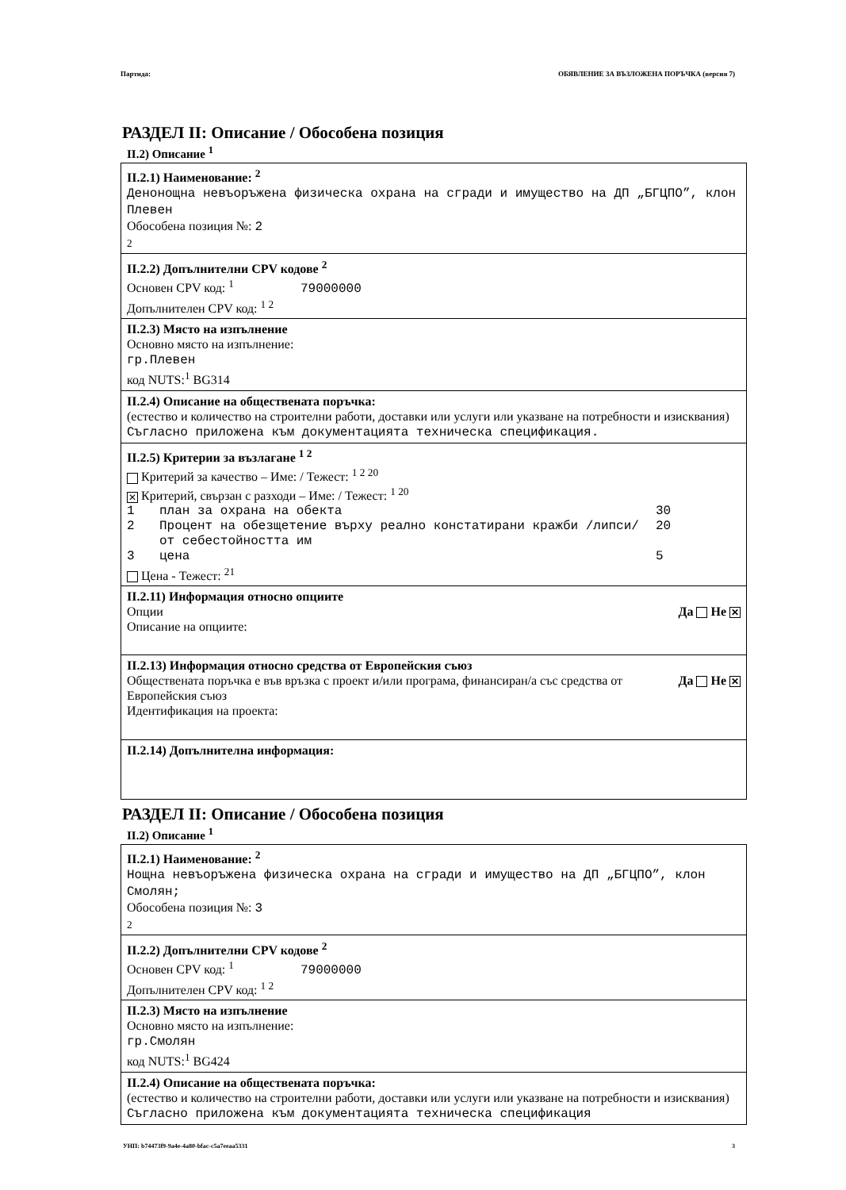Партида: ОБЯВЛЕНИЕ ЗА ВЪЗЛОЖЕНА ПОРЪЧКА (версия 7)
РАЗДЕЛ II: Описание / Обособена позиция
II.2) Описание <sup>1</sup>
II.2.1) Наименование: <sup>2</sup>
Денонощна невъоръжена физическа охрана на сгради и имущество на ДП „БГЦПО”, клон Плевен
Обособена позиция №: 2
2
II.2.2) Допълнителни CPV кодове <sup>2</sup>
Основен CPV код: <sup>1</sup> 79000000
Допълнителен CPV код: <sup>1 2</sup>
II.2.3) Място на изпълнение
Основно място на изпълнение:
гр.Плевен
код NUTS:<sup>1</sup> BG314
II.2.4) Описание на обществената поръчка:
(естество и количество на строителни работи, доставки или услуги или указване на потребности и изисквания)
Съгласно приложена към документацията техническа спецификация.
II.2.5) Критерии за възлагане <sup>1 2</sup>
Критерий за качество – Име: / Тежест: <sup>1 2 20</sup>
✕ Критерий, свързан с разходи – Име: / Тежест: <sup>1 20</sup>
| 1 | план за охрана на обекта | 30 |
| 2 | Процент на обезщетение върху реално констатирани кражби /липси/ от себестойността им | 20 |
| 3 | цена | 5 |
Цена - Тежест: <sup>21</sup>
II.2.11) Информация относно опциите
Опции Да Не ✕
Описание на опциите:
II.2.13) Информация относно средства от Европейския съюз
Обществената поръчка е във връзка с проект и/или програма, финансиран/а със средства от Европейския съюз Да Не ✕
Идентификация на проекта:
II.2.14) Допълнителна информация:
РАЗДЕЛ II: Описание / Обособена позиция
II.2) Описание <sup>1</sup>
II.2.1) Наименование: <sup>2</sup>
Нощна невъоръжена физическа охрана на сгради и имущество на ДП „БГЦПО”, клон Смолян;
Обособена позиция №: 3
2
II.2.2) Допълнителни CPV кодове <sup>2</sup>
Основен CPV код: <sup>1</sup> 79000000
Допълнителен CPV код: <sup>1 2</sup>
II.2.3) Място на изпълнение
Основно място на изпълнение:
гр.Смолян
код NUTS:<sup>1</sup> BG424
II.2.4) Описание на обществената поръчка:
(естество и количество на строителни работи, доставки или услуги или указване на потребности и изисквания)
Съгласно приложена към документацията техническа спецификация
УНП: b74473f9-9a4e-4a80-bfac-c5a7eeaa5331 3